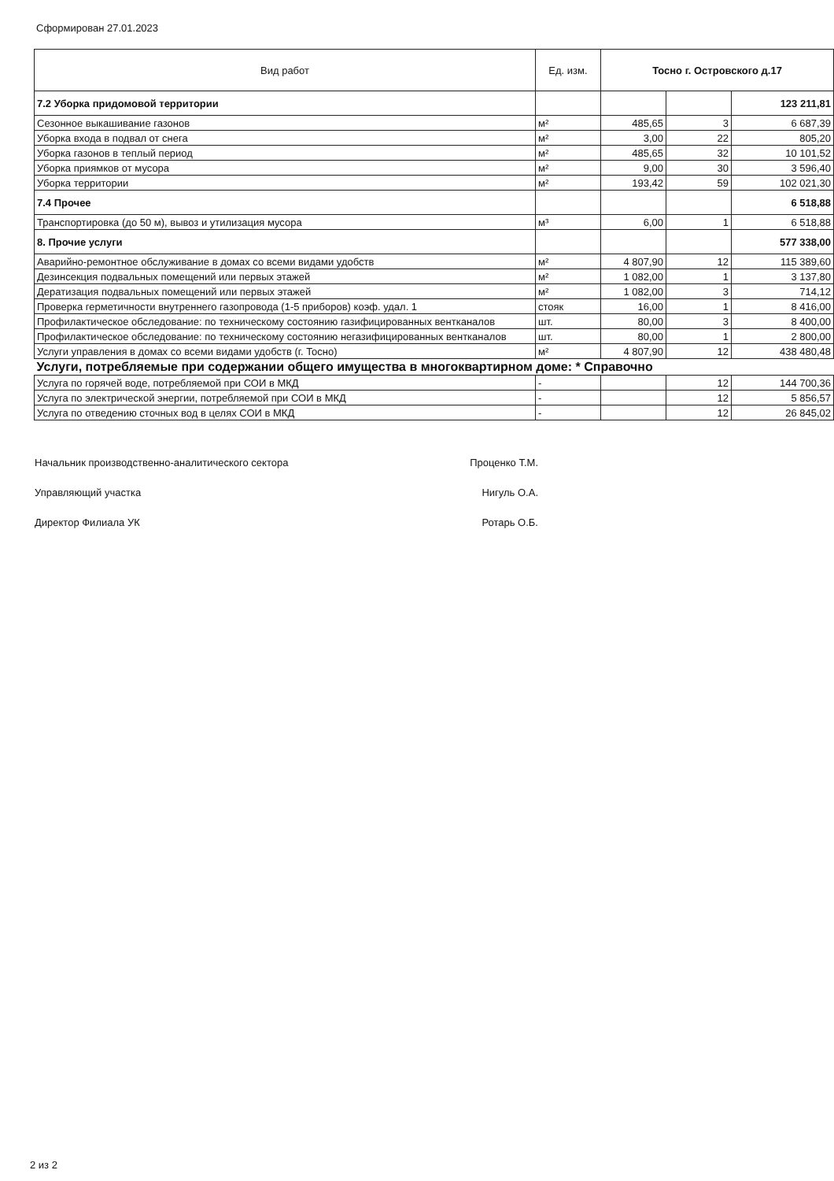Сформирован 27.01.2023
| Вид работ | Ед. изм. | Тосно г. Островского д.17 | | |
| --- | --- | --- | --- | --- |
| 7.2 Уборка придомовой территории | | | | 123 211,81 |
| Сезонное выкашивание газонов | м² | 485,65 | 3 | 6 687,39 |
| Уборка входа в подвал от снега | м² | 3,00 | 22 | 805,20 |
| Уборка газонов в теплый период | м² | 485,65 | 32 | 10 101,52 |
| Уборка приямков от мусора | м² | 9,00 | 30 | 3 596,40 |
| Уборка территории | м² | 193,42 | 59 | 102 021,30 |
| 7.4 Прочее | | | | 6 518,88 |
| Транспортировка (до 50 м), вывоз и утилизация мусора | м³ | 6,00 | 1 | 6 518,88 |
| 8. Прочие услуги | | | | 577 338,00 |
| Аварийно-ремонтное обслуживание в домах со всеми видами удобств | м² | 4 807,90 | 12 | 115 389,60 |
| Дезинсекция подвальных помещений или первых этажей | м² | 1 082,00 | 1 | 3 137,80 |
| Дератизация подвальных помещений или первых этажей | м² | 1 082,00 | 3 | 714,12 |
| Проверка герметичности внутреннего газопровода (1-5 приборов) коэф. удал. 1 | стояк | 16,00 | 1 | 8 416,00 |
| Профилактическое обследование: по техническому состоянию газифицированных вентканалов | шт. | 80,00 | 3 | 8 400,00 |
| Профилактическое обследование: по техническому состоянию негазифицированных вентканалов | шт. | 80,00 | 1 | 2 800,00 |
| Услуги управления в домах со всеми видами удобств (г. Тосно) | м² | 4 807,90 | 12 | 438 480,48 |
| Услуги, потребляемые при содержании общего имущества в многоквартирном доме: * Справочно | | | | |
| Услуга по горячей воде, потребляемой при СОИ в МКД | - | | 12 | 144 700,36 |
| Услуга по электрической энергии, потребляемой при СОИ в МКД | - | | 12 | 5 856,57 |
| Услуга по отведению сточных вод в целях СОИ в МКД | - | | 12 | 26 845,02 |
Начальник производственно-аналитического сектора Проценко Т.М.
Управляющий участка Нигуль О.А.
Директор Филиала УК Ротарь О.Б.
2 из 2